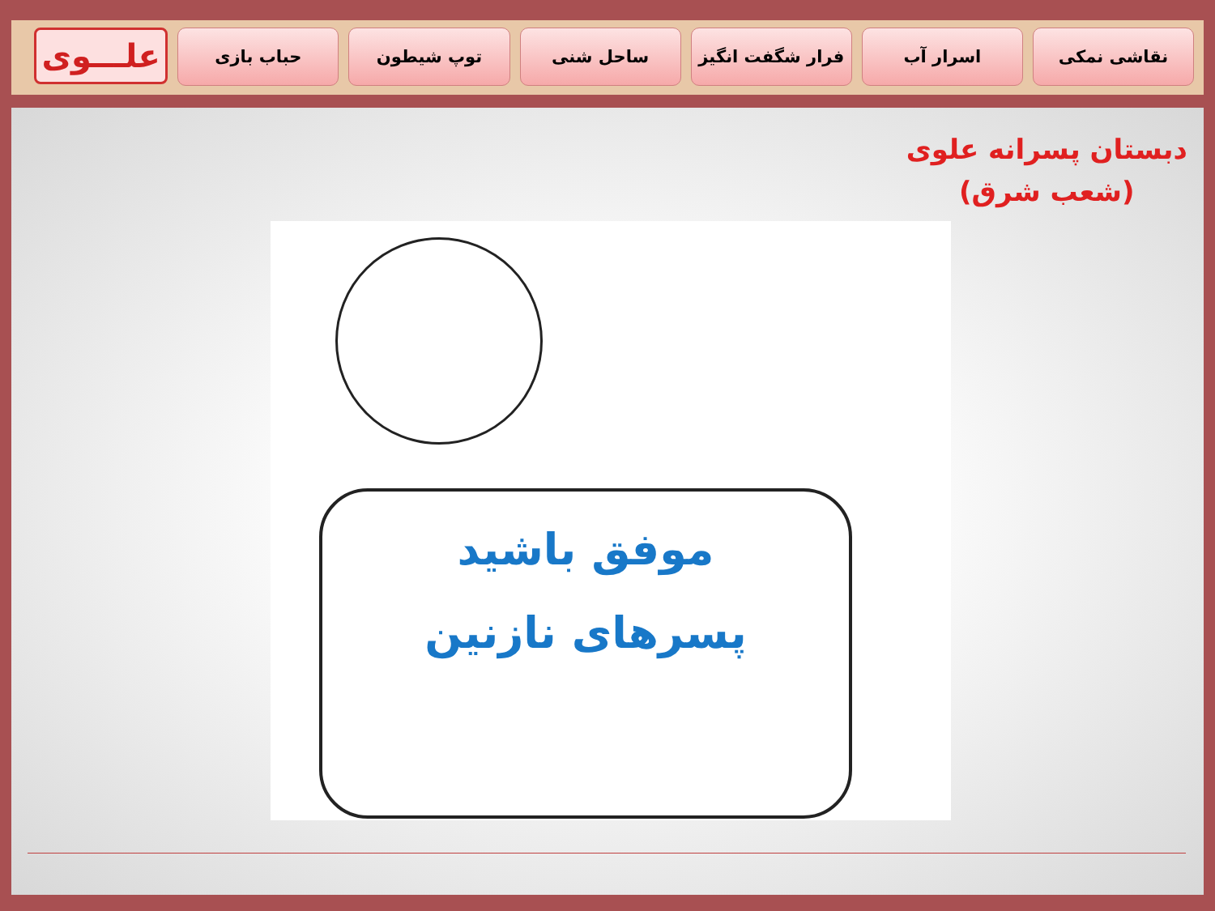علـــوی
حباب بازی توپ شیطون ساحل شنی فرار شگفت انگیز اسرار آب نقاشی نمکی
دبستان پسرانه علوی
(شعب شرق)
موفق باشید
پسرهای نازنین